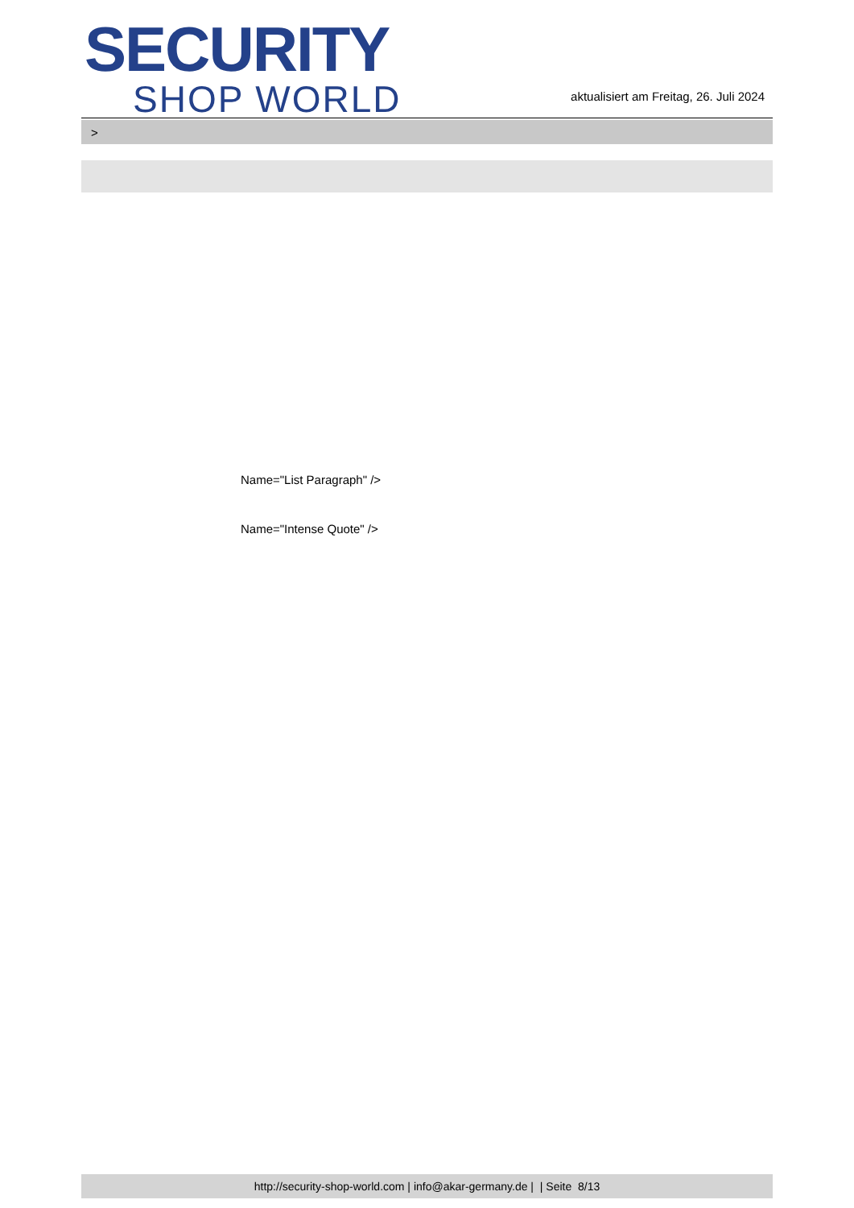SECURITY
SHOP WORLD
aktualisiert am Freitag, 26. Juli 2024
>
Name="List Paragraph" />
Name="Intense Quote" />
http://security-shop-world.com | info@akar-germany.de | | Seite 8/13